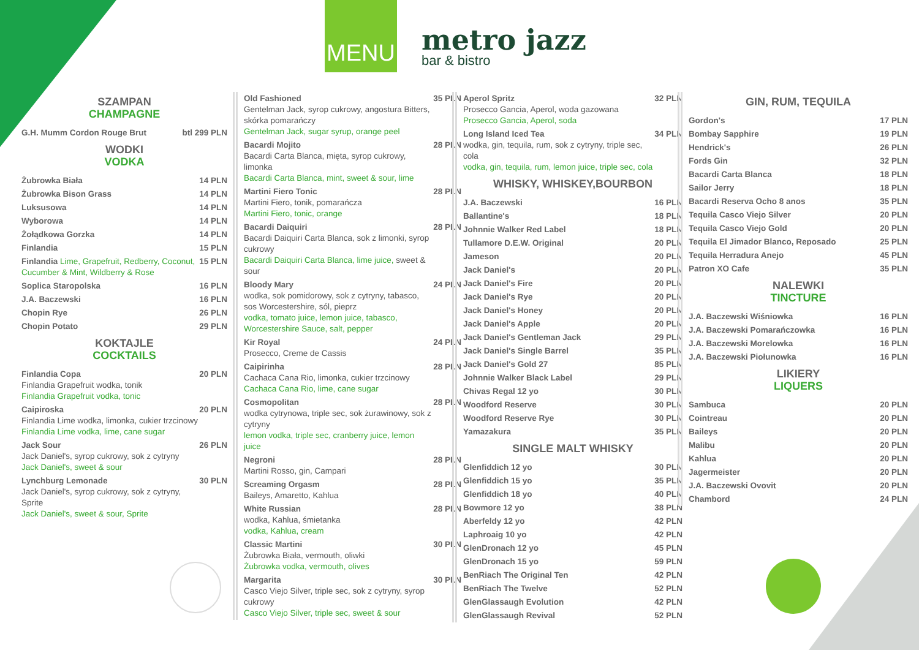MENU
metro jazz
bar & bistro
SZAMPAN
CHAMPAGNE
| G.H. Mumm Cordon Rouge Brut | btl 299 PLN |
WODKI
VODKA
| Żubrowka Biała | 14 PLN |
| Żubrowka Bison Grass | 14 PLN |
| Luksusowa | 14 PLN |
| Wyborowa | 14 PLN |
| Żołądkowa Gorzka | 14 PLN |
| Finlandia | 15 PLN |
| Finlandia Lime, Grapefruit, Redberry, Coconut, Cucumber & Mint, Wildberry & Rose | 15 PLN |
| Soplica Staropolska | 16 PLN |
| J.A. Baczewski | 16 PLN |
| Chopin Rye | 26 PLN |
| Chopin Potato | 29 PLN |
KOKTAJLE
COCKTAILS
| Finlandia Copa Finlandia Grapefruit wodka, tonik Finlandia Grapefruit vodka, tonic | 20 PLN |
| Caipiroska Finlandia Lime wodka, limonka, cukier trzcinowy Finlandia Lime vodka, lime, cane sugar | 20 PLN |
| Jack Sour Jack Daniel's, syrop cukrowy, sok z cytryny Jack Daniel's, sweet & sour | 26 PLN |
| Lynchburg Lemonade Jack Daniel's, syrop cukrowy, sok z cytryny, Sprite Jack Daniel's, sweet & sour, Sprite | 30 PLN |
| Old Fashioned Gentelman Jack, syrop cukrowy, angostura Bitters, skórka pomarańczy Gentelman Jack, sugar syrup, orange peel | 35 PLN |
| Bacardi Mojito Bacardi Carta Blanca, mięta, syrop cukrowy, limonka Bacardi Carta Blanca, mint, sweet & sour, lime | 28 PLN |
| Martini Fiero Tonic Martini Fiero, tonik, pomarańcza Martini Fiero, tonic, orange | 28 PLN |
| Bacardi Daiquiri Bacardi Daiquiri Carta Blanca, sok z limonki, syrop cukrowy Bacardi Daiquiri Carta Blanca, lime juice, sweet & sour | 28 PLN |
| Bloody Mary wodka, sok pomidorowy, sok z cytryny, tabasco, sos Worcestershire, sól, pieprz vodka, tomato juice, lemon juice, tabasco, Worcestershire Sauce, salt, pepper | 24 PLN |
| Kir Royal Prosecco, Creme de Cassis | 24 PLN |
| Caipirinha Cachaca Cana Rio, limonka, cukier trzcinowy Cachaca Cana Rio, lime, cane sugar | 28 PLN |
| Cosmopolitan wodka cytrynowa, triple sec, sok żurawinowy, sok z cytryny lemon vodka, triple sec, cranberry juice, lemon juice | 28 PLN |
| Negroni Martini Rosso, gin, Campari | 28 PLN |
| Screaming Orgasm Baileys, Amaretto, Kahlua | 28 PLN |
| White Russian wodka, Kahlua, śmietanka vodka, Kahlua, cream | 28 PLN |
| Classic Martini Żubrowka Biała, vermouth, oliwki Żubrowka vodka, vermouth, olives | 30 PLN |
| Margarita Casco Viejo Silver, triple sec, sok z cytryny, syrop cukrowy Casco Viejo Silver, triple sec, sweet & sour | 30 PLN |
| Aperol Spritz Prosecco Gancia, Aperol, woda gazowana Prosecco Gancia, Aperol, soda | 32 PLN |
| Long Island Iced Tea wodka, gin, tequila, rum, sok z cytryny, triple sec, cola vodka, gin, tequila, rum, lemon juice, triple sec, cola | 34 PLN |
WHISKY, WHISKEY,BOURBON
| J.A. Baczewski | 16 PLN |
| Ballantine's | 18 PLN |
| Johnnie Walker Red Label | 18 PLN |
| Tullamore D.E.W. Original | 20 PLN |
| Jameson | 20 PLN |
| Jack Daniel's | 20 PLN |
| Jack Daniel's Fire | 20 PLN |
| Jack Daniel's Rye | 20 PLN |
| Jack Daniel's Honey | 20 PLN |
| Jack Daniel's Apple | 20 PLN |
| Jack Daniel's Gentleman Jack | 29 PLN |
| Jack Daniel's Single Barrel | 35 PLN |
| Jack Daniel's Gold 27 | 85 PLN |
| Johnnie Walker Black Label | 29 PLN |
| Chivas Regal 12 yo | 30 PLN |
| Woodford Reserve | 30 PLN |
| Woodford Reserve Rye | 30 PLN |
| Yamazakura | 35 PLN |
SINGLE MALT WHISKY
| Glenfiddich 12 yo | 30 PLN |
| Glenfiddich 15 yo | 35 PLN |
| Glenfiddich 18 yo | 40 PLN |
| Bowmore 12 yo | 38 PLN |
| Aberfeldy 12 yo | 42 PLN |
| Laphroaig 10 yo | 42 PLN |
| GlenDronach 12 yo | 45 PLN |
| GlenDronach 15 yo | 59 PLN |
| BenRiach The Original Ten | 42 PLN |
| BenRiach The Twelve | 52 PLN |
| GlenGlassaugh Evolution | 42 PLN |
| GlenGlassaugh Revival | 52 PLN |
GIN, RUM, TEQUILA
| Gordon's | 17 PLN |
| Bombay Sapphire | 19 PLN |
| Hendrick's | 26 PLN |
| Fords Gin | 32 PLN |
| Bacardi Carta Blanca | 18 PLN |
| Sailor Jerry | 18 PLN |
| Bacardi Reserva Ocho 8 anos | 35 PLN |
| Tequila Casco Viejo Silver | 20 PLN |
| Tequila Casco Viejo Gold | 20 PLN |
| Tequila El Jimador Blanco, Reposado | 25 PLN |
| Tequila Herradura Anejo | 45 PLN |
| Patron XO Cafe | 35 PLN |
NALEWKI
TINCTURE
| J.A. Baczewski Wiśniowka | 16 PLN |
| J.A. Baczewski Pomarańczowka | 16 PLN |
| J.A. Baczewski Morelowka | 16 PLN |
| J.A. Baczewski Piołunowka | 16 PLN |
LIKIERY
LIQUERS
| Sambuca | 20 PLN |
| Cointreau | 20 PLN |
| Baileys | 20 PLN |
| Malibu | 20 PLN |
| Kahlua | 20 PLN |
| Jagermeister | 20 PLN |
| J.A. Baczewski Ovovit | 20 PLN |
| Chambord | 24 PLN |